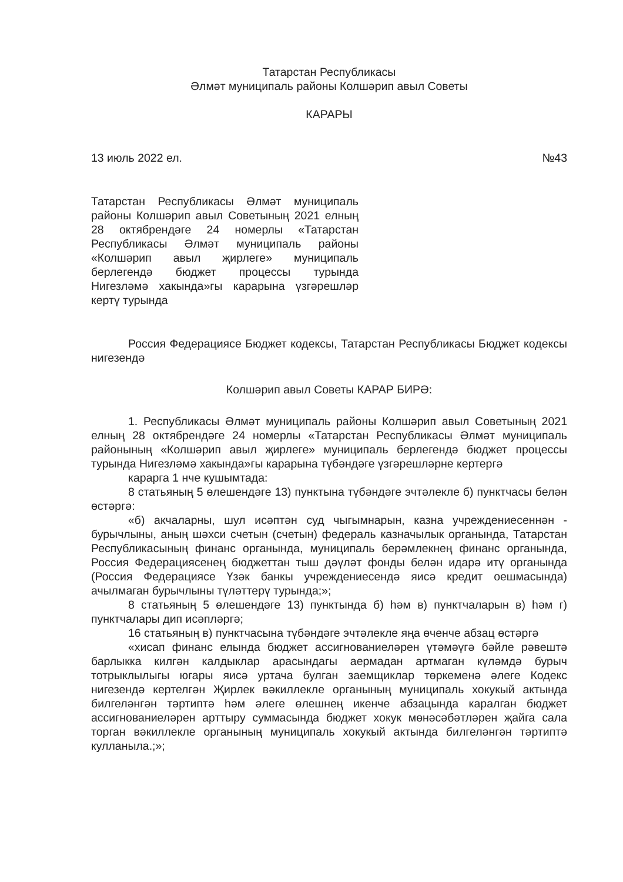Татарстан Республикасы
Әлмәт муниципаль районы Колшәрип авыл Советы
КАРАРЫ
13 июль 2022 ел. №43
Татарстан Республикасы Әлмәт муниципаль районы Колшәрип авыл Советының 2021 елның 28 октябрендәге 24 номерлы «Татарстан Республикасы Әлмәт муниципаль районы «Колшәрип авыл җирлеге» муниципаль берлегендә бюджет процессы турында Нигезләмә хакында»гы карарына үзгәрешләр кертү турында
Россия Федерациясе Бюджет кодексы, Татарстан Республикасы Бюджет кодексы нигезендә
Колшәрип авыл Советы КАРАР БИРӘ:
1. Республикасы Әлмәт муниципаль районы Колшәрип авыл Советының 2021 елның 28 октябрендәге 24 номерлы «Татарстан Республикасы Әлмәт муниципаль районының «Колшәрип авыл җирлеге» муниципаль берлегендә бюджет процессы турында Нигезләмә хакында»гы карарына түбәндәге үзгәрешләрне кертергә
карарга 1 нче кушымтада:
8 статьяның 5 өлешендәге 13) пунктына түбәндәге эчтәлекле б) пунктчасы белән өстәргә:
«б) акчаларны, шул исәптән суд чыгымнарын, казна учреждениесеннән - бурычлыны, аның шәхси счетын (счетын) федераль казначылык органында, Татарстан Республикасының финанс органында, муниципаль берәмлекнең финанс органында, Россия Федерациясенең бюджеттан тыш дәүләт фонды белән идарә итү органында (Россия Федерациясе Үзәк банкы учреждениесендә яисә кредит оешмасында) ачылмаган бурычлыны түләттерү турында;»;
8 статьяның 5 өлешендәге 13) пунктында б) һәм в) пунктчаларын в) һәм г) пунктчалары дип исәпләргә;
16 статьяның в) пунктчасына түбәндәге эчтәлекле яңа өченче абзац өстәргә
«хисап финанс елында бюджет ассигнованиеләрен үтәмәүгә бәйле рәвештә барлыкка килгән калдыклар арасындагы аермадан артмаган күләмдә бурыч тотрыклылыгы югары яисә уртача булган заемщиклар төркеменә әлеге Кодекс нигезендә кертелгән Җирлек вәкиллекле органының муниципаль хокукый актында билгеләнгән тәртиптә һәм әлеге өлешнең икенче абзацында каралган бюджет ассигнованиеләрен арттыру суммасында бюджет хокук мөнәсәбәтләрен җайга сала торган вәкиллекле органының муниципаль хокукый актында билгеләнгән тәртиптә кулланыла.;»;